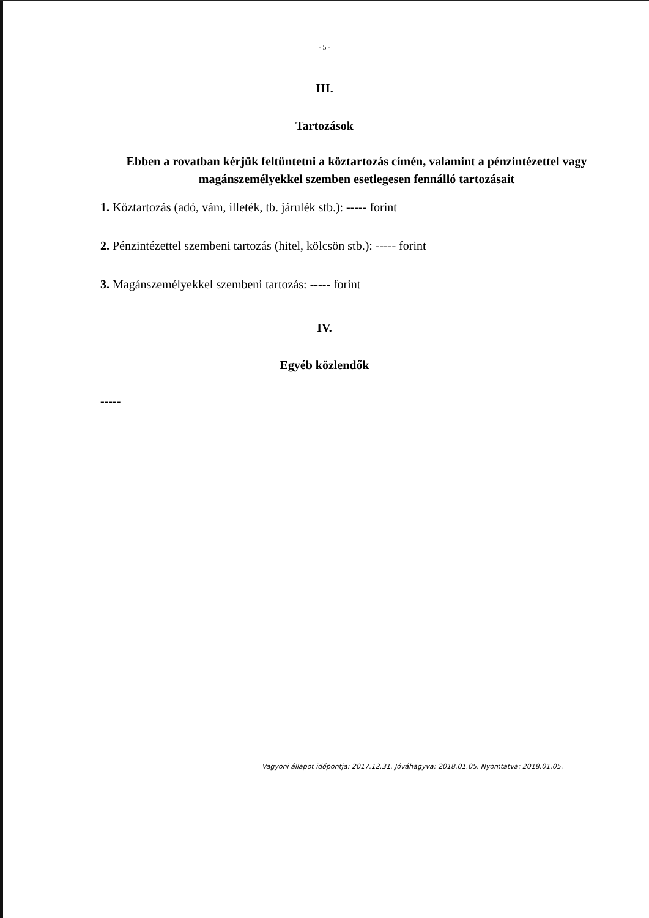- 5 -
III.
Tartozások
Ebben a rovatban kérjük feltüntetni a köztartozás címén, valamint a pénzintézettel vagy
magánszemélyekkel szemben esetlegesen fennálló tartozásait
1. Köztartozás (adó, vám, illeték, tb. járulék stb.): ----- forint
2. Pénzintézettel szembeni tartozás (hitel, kölcsön stb.): ----- forint
3. Magánszemélyekkel szembeni tartozás: ----- forint
IV.
Egyéb közlendők
-----
Vagyoni állapot időpontja: 2017.12.31. Jóváhagyva: 2018.01.05. Nyomtatva: 2018.01.05.